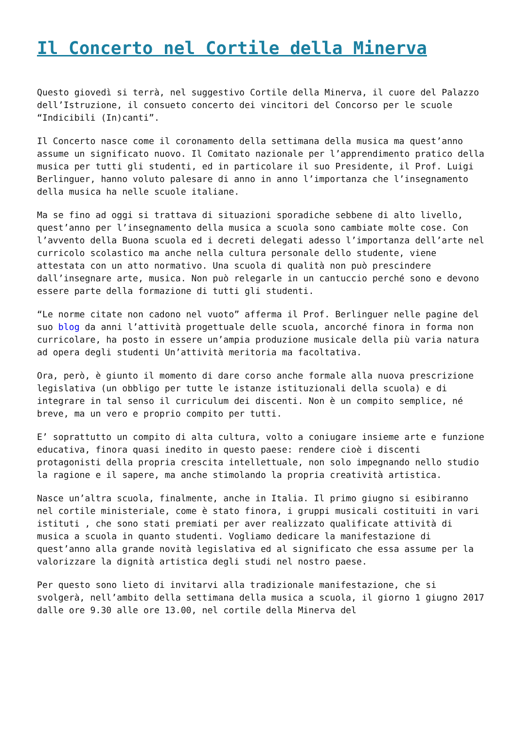Il Concerto nel Cortile della Minerva
Questo giovedì si terrà, nel suggestivo Cortile della Minerva, il cuore del Palazzo dell’Istruzione, il consueto concerto dei vincitori del Concorso per le scuole “Indicibili (In)canti”.
Il Concerto nasce come il coronamento della settimana della musica ma quest’anno assume un significato nuovo. Il Comitato nazionale per l’apprendimento pratico della musica per tutti gli studenti, ed in particolare il suo Presidente, il Prof. Luigi Berlinguer, hanno voluto palesare di anno in anno l’importanza che l’insegnamento della musica ha nelle scuole italiane.
Ma se fino ad oggi si trattava di situazioni sporadiche sebbene di alto livello, quest’anno per l’insegnamento della musica a scuola sono cambiate molte cose. Con l’avvento della Buona scuola ed i decreti delegati adesso l’importanza dell’arte nel curricolo scolastico ma anche nella cultura personale dello studente, viene attestata con un atto normativo. Una scuola di qualità non può prescindere dall’insegnare arte, musica. Non può relegarle in un cantuccio perché sono e devono essere parte della formazione di tutti gli studenti.
“Le norme citate non cadono nel vuoto” afferma il Prof. Berlinguer nelle pagine del suo blog da anni l’attività progettuale delle scuola, ancorché finora in forma non curricolare, ha posto in essere un’ampia produzione musicale della più varia natura ad opera degli studenti Un’attività meritoria ma facoltativa.
Ora, però, è giunto il momento di dare corso anche formale alla nuova prescrizione legislativa (un obbligo per tutte le istanze istituzionali della scuola) e di integrare in tal senso il curriculum dei discenti. Non è un compito semplice, né breve, ma un vero e proprio compito per tutti.
E’ soprattutto un compito di alta cultura, volto a coniugare insieme arte e funzione educativa, finora quasi inedito in questo paese: rendere cioè i discenti protagonisti della propria crescita intellettuale, non solo impegnando nello studio la ragione e il sapere, ma anche stimolando la propria creatività artistica.
Nasce un’altra scuola, finalmente, anche in Italia. Il primo giugno si esibiranno nel cortile ministeriale, come è stato finora, i gruppi musicali costituiti in vari istituti , che sono stati premiati per aver realizzato qualificate attività di musica a scuola in quanto studenti. Vogliamo dedicare la manifestazione di quest’anno alla grande novità legislativa ed al significato che essa assume per la valorizzare la dignità artistica degli studi nel nostro paese.
Per questo sono lieto di invitarvi alla tradizionale manifestazione, che si svolgerà, nell’ambito della settimana della musica a scuola, il giorno 1 giugno 2017 dalle ore 9.30 alle ore 13.00, nel cortile della Minerva del